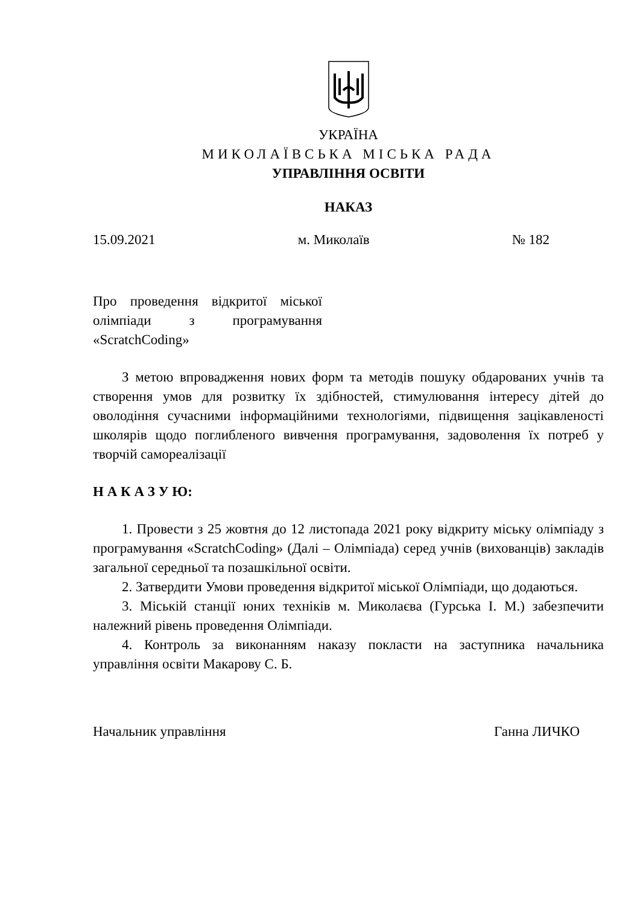УКРАЇНА
МИКОЛАЇВСЬКА МІСЬКА РАДА
УПРАВЛІННЯ ОСВІТИ
НАКАЗ
15.09.2021 м. Миколаїв № 182
Про проведення відкритої міської олімпіади з програмування «ScratchCoding»
З метою впровадження нових форм та методів пошуку обдарованих учнів та створення умов для розвитку їх здібностей, стимулювання інтересу дітей до оволодіння сучасними інформаційними технологіями, підвищення зацікавленості школярів щодо поглибленого вивчення програмування, задоволення їх потреб у творчій самореалізації
Н А К А З У Ю:
1. Провести з 25 жовтня до 12 листопада 2021 року відкриту міську олімпіаду з програмування «ScratchCoding» (Далі – Олімпіада) серед учнів (вихованців) закладів загальної середньої та позашкільної освіти.
2. Затвердити Умови проведення відкритої міської Олімпіади, що додаються.
3. Міській станції юних техніків м. Миколаєва (Гурська І. М.) забезпечити належний рівень проведення Олімпіади.
4. Контроль за виконанням наказу покласти на заступника начальника управління освіти Макарову С. Б.
Начальник управління Ганна ЛИЧКО